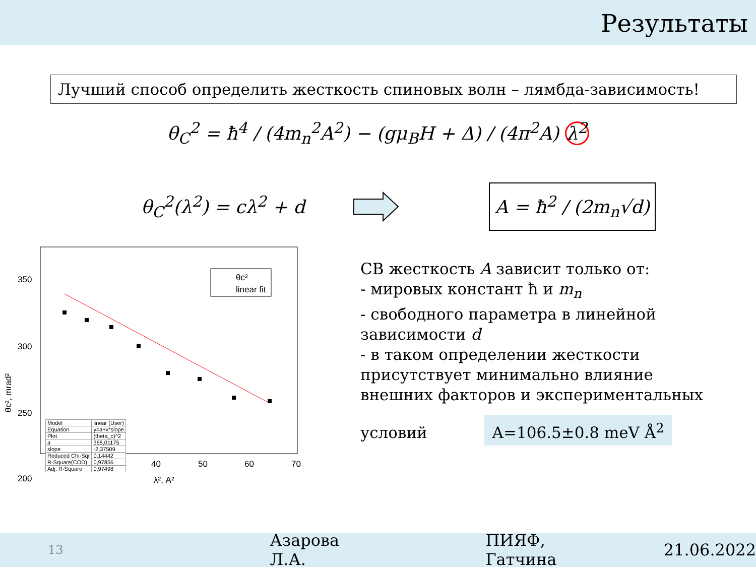Результаты
Лучший способ определить жесткость спиновых волн – лямбда-зависимость!
θ<sub>C</sub><sup>2</sup> = ħ<sup>4</sup> / (4m<sub>n</sub><sup>2</sup>A<sup>2</sup>) − (gμ<sub>B</sub>H + Δ) / (4π<sup>2</sup>A) λ<sup>2</sup>
θ<sub>C</sub><sup>2</sup>(λ<sup>2</sup>) = cλ<sup>2</sup> + d
A = ħ<sup>2</sup> / (2m<sub>n</sub>√d)
350
300
250
200
20
30
40
50
60
70
λ², A²
θc², mrad²
θc²
linear fit
| Model | linear (User) |
| Equation | y=a+x*slope |
| Plot | (theta_c)^2 |
| a | 368,01175 |
| slope | -2,37509 |
| Reduced Chi-Sqr | 0,14442 |
| R-Square(COD) | 0,97856 |
| Adj. R-Square | 0,97498 |
СВ жесткость A зависит только от:
- мировых констант ħ и m<sub>n</sub>
- свободного параметра в линейной зависимости d
- в таком определении жесткости присутствует минимально влияние внешних факторов и экспериментальных условий
A=106.5±0.8 meV Å<sup>2</sup>
13 Азарова Л.А. ПИЯФ, Гатчина 21.06.2022